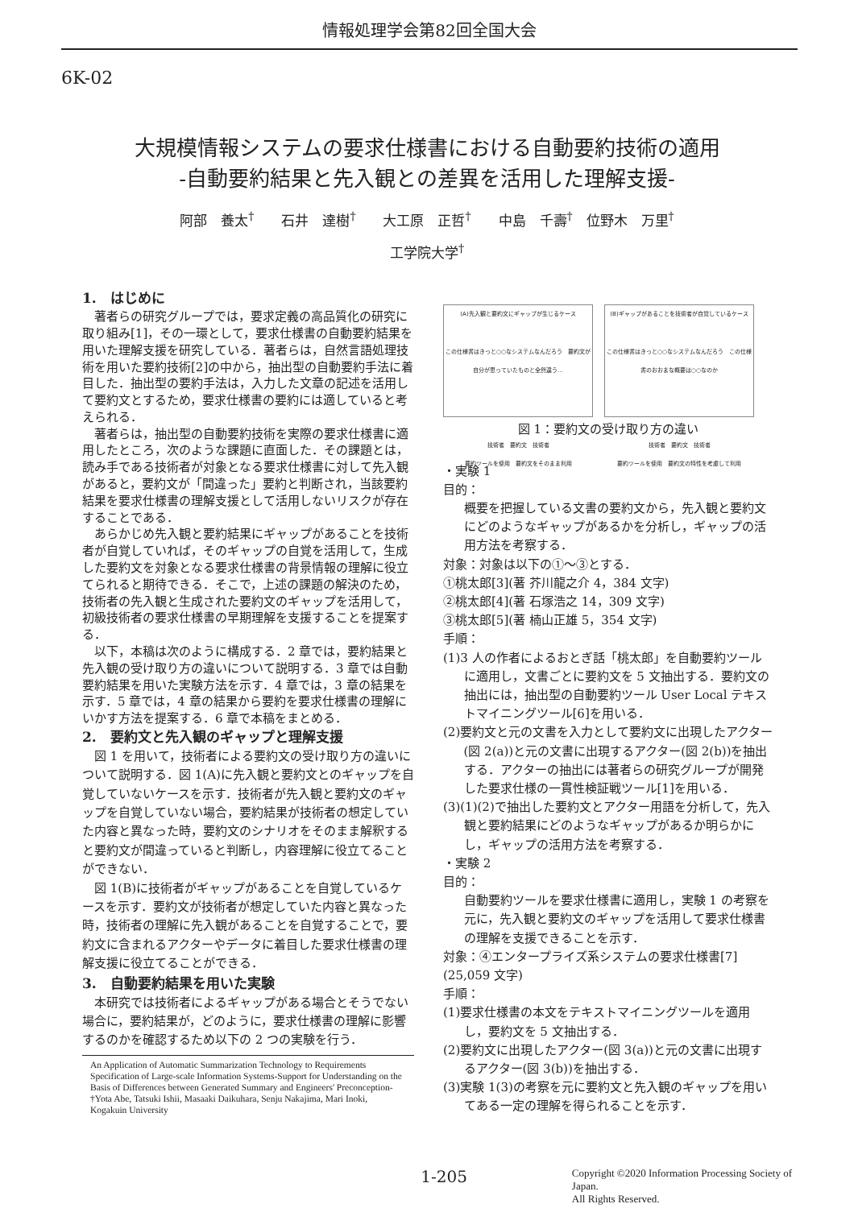情報処理学会第82回全国大会
6K-02
大規模情報システムの要求仕様書における自動要約技術の適用
-自動要約結果と先入観との差異を活用した理解支援-
阿部　養太<sup>†</sup>　　石井　達樹<sup>†</sup>　　大工原　正哲<sup>†</sup>　　中島　千壽<sup>†</sup>　位野木　万里<sup>†</sup>
工学院大学<sup>†</sup>
1.　はじめに
著者らの研究グループでは，要求定義の高品質化の研究に取り組み[1]，その一環として，要求仕様書の自動要約結果を用いた理解支援を研究している．著者らは，自然言語処理技術を用いた要約技術[2]の中から，抽出型の自動要約手法に着目した．抽出型の要約手法は，入力した文章の記述を活用して要約文とするため，要求仕様書の要約には適していると考えられる．
著者らは，抽出型の自動要約技術を実際の要求仕様書に適用したところ，次のような課題に直面した．その課題とは，読み手である技術者が対象となる要求仕様書に対して先入観があると，要約文が「間違った」要約と判断され，当該要約結果を要求仕様書の理解支援として活用しないリスクが存在することである．
あらかじめ先入観と要約結果にギャップがあることを技術者が自覚していれば，そのギャップの自覚を活用して，生成した要約文を対象となる要求仕様書の背景情報の理解に役立てられると期待できる．そこで，上述の課題の解決のため，技術者の先入観と生成された要約文のギャップを活用して，初級技術者の要求仕様書の早期理解を支援することを提案する．
以下，本稿は次のように構成する．2 章では，要約結果と先入観の受け取り方の違いについて説明する．3 章では自動要約結果を用いた実験方法を示す．4 章では，3 章の結果を示す．5 章では，4 章の結果から要約を要求仕様書の理解にいかす方法を提案する．6 章で本稿をまとめる．
2.　要約文と先入観のギャップと理解支援
図 1 を用いて，技術者による要約文の受け取り方の違いについて説明する．図 1(A)に先入観と要約文とのギャップを自覚していないケースを示す．技術者が先入観と要約文のギャップを自覚していない場合，要約結果が技術者の想定していた内容と異なった時，要約文のシナリオをそのまま解釈すると要約文が間違っていると判断し，内容理解に役立てることができない．
図 1(B)に技術者がギャップがあることを自覚しているケースを示す．要約文が技術者が想定していた内容と異なった時，技術者の理解に先入観があることを自覚することで，要約文に含まれるアクターやデータに着目した要求仕様書の理解支援に役立てることができる．
3.　自動要約結果を用いた実験
本研究では技術者によるギャップがある場合とそうでない場合に，要約結果が，どのように，要求仕様書の理解に影響するのかを確認するため以下の 2 つの実験を行う．
An Application of Automatic Summarization Technology to Requirements Specification of Large-scale Information Systems-Support for Understanding on the Basis of Differences between Generated Summary and Engineers' Preconception-
†Yota Abe, Tatsuki Ishii, Masaaki Daikuhara, Senju Nakajima, Mari Inoki, Kogakuin University
(A)先入観と要約文にギャップが生じるケース
この仕様書はきっと○○なシステムなんだろう　要約文が自分が思っていたものと全然違う…
技術者　要約文　技術者
要約ツールを使用　要約文をそのまま利用
(B)ギャップがあることを技術者が自覚しているケース
この仕様書はきっと○○なシステムなんだろう　この仕様書のおおまな概要は○○なのか
技術者　要約文　技術者
要約ツールを使用　要約文の特性を考慮して利用
図 1：要約文の受け取り方の違い
・実験 1
目的：
概要を把握している文書の要約文から，先入観と要約文にどのようなギャップがあるかを分析し，ギャップの活用方法を考察する．
対象：対象は以下の①～③とする．
①桃太郎[3](著 芥川龍之介 4，384 文字)
②桃太郎[4](著 石塚浩之 14，309 文字)
③桃太郎[5](著 楠山正雄 5，354 文字)
手順：
(1)3 人の作者によるおとぎ話「桃太郎」を自動要約ツールに適用し，文書ごとに要約文を 5 文抽出する．要約文の抽出には，抽出型の自動要約ツール User Local テキストマイニングツール[6]を用いる．
(2)要約文と元の文書を入力として要約文に出現したアクター(図 2(a))と元の文書に出現するアクター(図 2(b))を抽出する．アクターの抽出には著者らの研究グループが開発した要求仕様の一貫性検証戦ツール[1]を用いる．
(3)(1)(2)で抽出した要約文とアクター用語を分析して，先入観と要約結果にどのようなギャップがあるか明らかにし，ギャップの活用方法を考察する．
・実験 2
目的：
自動要約ツールを要求仕様書に適用し，実験 1 の考察を元に，先入観と要約文のギャップを活用して要求仕様書の理解を支援できることを示す．
対象：④エンタープライズ系システムの要求仕様書[7](25,059 文字)
手順：
(1)要求仕様書の本文をテキストマイニングツールを適用し，要約文を 5 文抽出する．
(2)要約文に出現したアクター(図 3(a))と元の文書に出現するアクター(図 3(b))を抽出する．
(3)実験 1(3)の考察を元に要約文と先入観のギャップを用いてある一定の理解を得られることを示す．
1-205
Copyright ©2020 Information Processing Society of Japan.
All Rights Reserved.